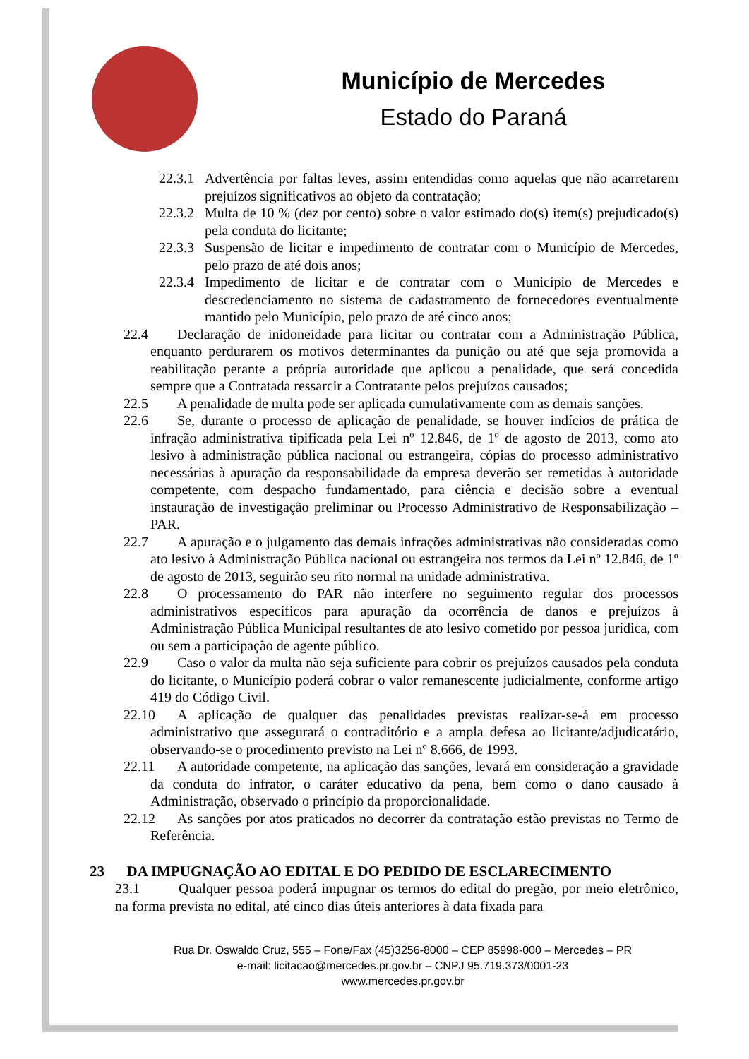Município de Mercedes
Estado do Paraná
22.3.1 Advertência por faltas leves, assim entendidas como aquelas que não acarretarem prejuízos significativos ao objeto da contratação;
22.3.2 Multa de 10 % (dez por cento) sobre o valor estimado do(s) item(s) prejudicado(s) pela conduta do licitante;
22.3.3 Suspensão de licitar e impedimento de contratar com o Município de Mercedes, pelo prazo de até dois anos;
22.3.4 Impedimento de licitar e de contratar com o Município de Mercedes e descredenciamento no sistema de cadastramento de fornecedores eventualmente mantido pelo Município, pelo prazo de até cinco anos;
22.4 Declaração de inidoneidade para licitar ou contratar com a Administração Pública, enquanto perdurarem os motivos determinantes da punição ou até que seja promovida a reabilitação perante a própria autoridade que aplicou a penalidade, que será concedida sempre que a Contratada ressarcir a Contratante pelos prejuízos causados;
22.5 A penalidade de multa pode ser aplicada cumulativamente com as demais sanções.
22.6 Se, durante o processo de aplicação de penalidade, se houver indícios de prática de infração administrativa tipificada pela Lei nº 12.846, de 1º de agosto de 2013, como ato lesivo à administração pública nacional ou estrangeira, cópias do processo administrativo necessárias à apuração da responsabilidade da empresa deverão ser remetidas à autoridade competente, com despacho fundamentado, para ciência e decisão sobre a eventual instauração de investigação preliminar ou Processo Administrativo de Responsabilização – PAR.
22.7 A apuração e o julgamento das demais infrações administrativas não consideradas como ato lesivo à Administração Pública nacional ou estrangeira nos termos da Lei nº 12.846, de 1º de agosto de 2013, seguirão seu rito normal na unidade administrativa.
22.8 O processamento do PAR não interfere no seguimento regular dos processos administrativos específicos para apuração da ocorrência de danos e prejuízos à Administração Pública Municipal resultantes de ato lesivo cometido por pessoa jurídica, com ou sem a participação de agente público.
22.9 Caso o valor da multa não seja suficiente para cobrir os prejuízos causados pela conduta do licitante, o Município poderá cobrar o valor remanescente judicialmente, conforme artigo 419 do Código Civil.
22.10 A aplicação de qualquer das penalidades previstas realizar-se-á em processo administrativo que assegurará o contraditório e a ampla defesa ao licitante/adjudicatário, observando-se o procedimento previsto na Lei nº 8.666, de 1993.
22.11 A autoridade competente, na aplicação das sanções, levará em consideração a gravidade da conduta do infrator, o caráter educativo da pena, bem como o dano causado à Administração, observado o princípio da proporcionalidade.
22.12 As sanções por atos praticados no decorrer da contratação estão previstas no Termo de Referência.
23 DA IMPUGNAÇÃO AO EDITAL E DO PEDIDO DE ESCLARECIMENTO
23.1 Qualquer pessoa poderá impugnar os termos do edital do pregão, por meio eletrônico, na forma prevista no edital, até cinco dias úteis anteriores à data fixada para
Rua Dr. Oswaldo Cruz, 555 – Fone/Fax (45)3256-8000 – CEP 85998-000 – Mercedes – PR
e-mail: licitacao@mercedes.pr.gov.br – CNPJ 95.719.373/0001-23
www.mercedes.pr.gov.br